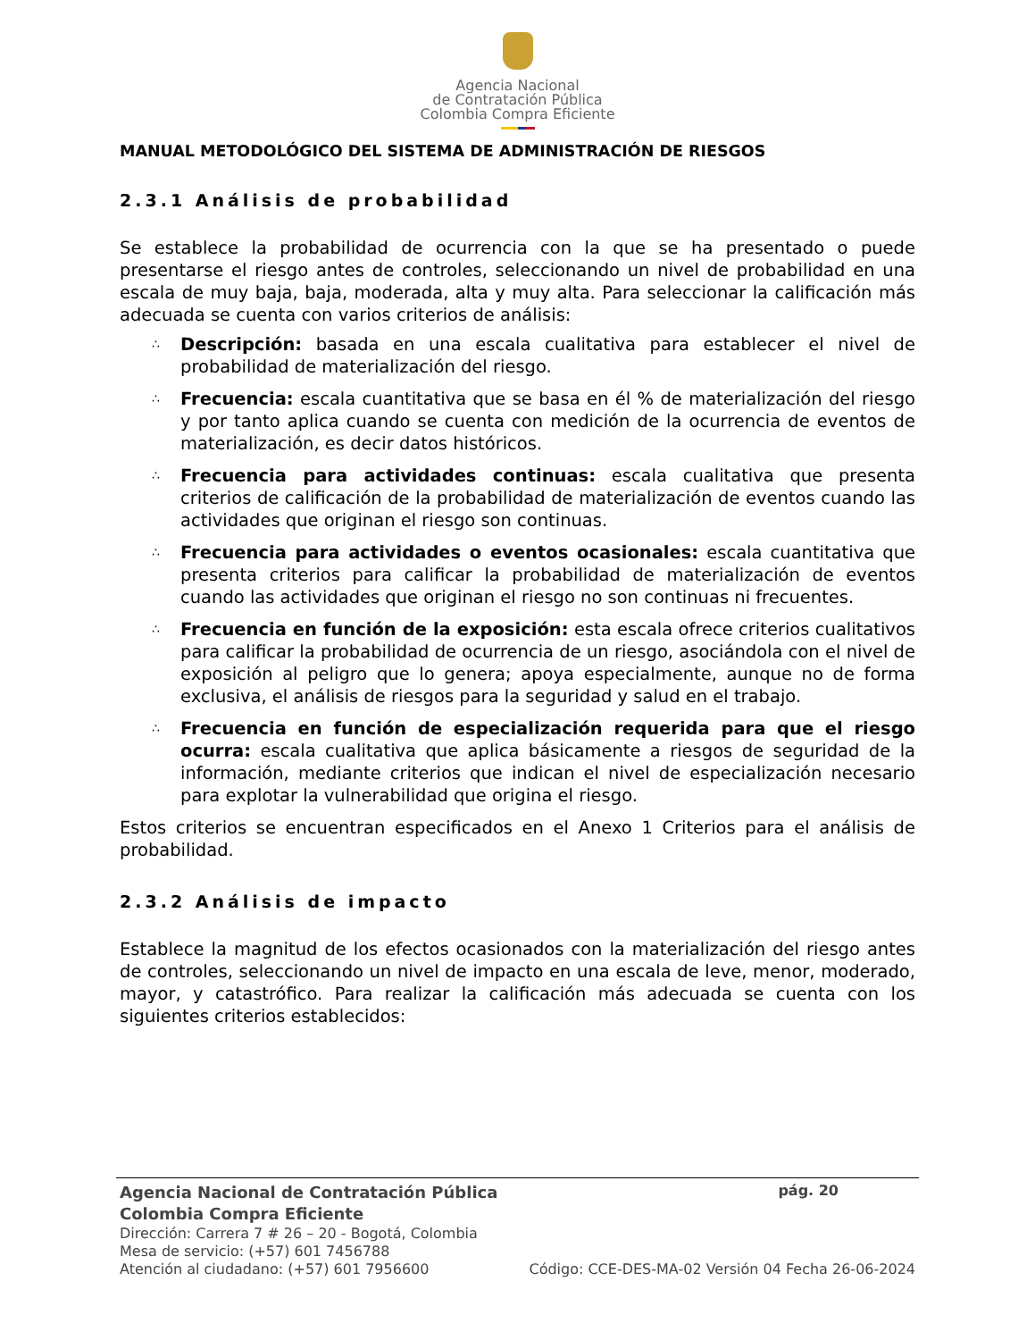Agencia Nacional
de Contratación Pública
Colombia Compra Eficiente
MANUAL METODOLÓGICO DEL SISTEMA DE ADMINISTRACIÓN DE RIESGOS
2.3.1 Análisis de probabilidad
Se establece la probabilidad de ocurrencia con la que se ha presentado o puede presentarse el riesgo antes de controles, seleccionando un nivel de probabilidad en una escala de muy baja, baja, moderada, alta y muy alta. Para seleccionar la calificación más adecuada se cuenta con varios criterios de análisis:
∴ Descripción: basada en una escala cualitativa para establecer el nivel de probabilidad de materialización del riesgo.
∴ Frecuencia: escala cuantitativa que se basa en él % de materialización del riesgo y por tanto aplica cuando se cuenta con medición de la ocurrencia de eventos de materialización, es decir datos históricos.
∴ Frecuencia para actividades continuas: escala cualitativa que presenta criterios de calificación de la probabilidad de materialización de eventos cuando las actividades que originan el riesgo son continuas.
∴ Frecuencia para actividades o eventos ocasionales: escala cuantitativa que presenta criterios para calificar la probabilidad de materialización de eventos cuando las actividades que originan el riesgo no son continuas ni frecuentes.
∴ Frecuencia en función de la exposición: esta escala ofrece criterios cualitativos para calificar la probabilidad de ocurrencia de un riesgo, asociándola con el nivel de exposición al peligro que lo genera; apoya especialmente, aunque no de forma exclusiva, el análisis de riesgos para la seguridad y salud en el trabajo.
∴ Frecuencia en función de especialización requerida para que el riesgo ocurra: escala cualitativa que aplica básicamente a riesgos de seguridad de la información, mediante criterios que indican el nivel de especialización necesario para explotar la vulnerabilidad que origina el riesgo.
Estos criterios se encuentran especificados en el Anexo 1 Criterios para el análisis de probabilidad.
2.3.2 Análisis de impacto
Establece la magnitud de los efectos ocasionados con la materialización del riesgo antes de controles, seleccionando un nivel de impacto en una escala de leve, menor, moderado, mayor, y catastrófico. Para realizar la calificación más adecuada se cuenta con los siguientes criterios establecidos:
Agencia Nacional de Contratación Pública pág. 20
Colombia Compra Eficiente
Dirección: Carrera 7 # 26 – 20 - Bogotá, Colombia
Mesa de servicio: (+57) 601 7456788
Atención al ciudadano: (+57) 601 7956600 Código: CCE-DES-MA-02 Versión 04 Fecha 26-06-2024